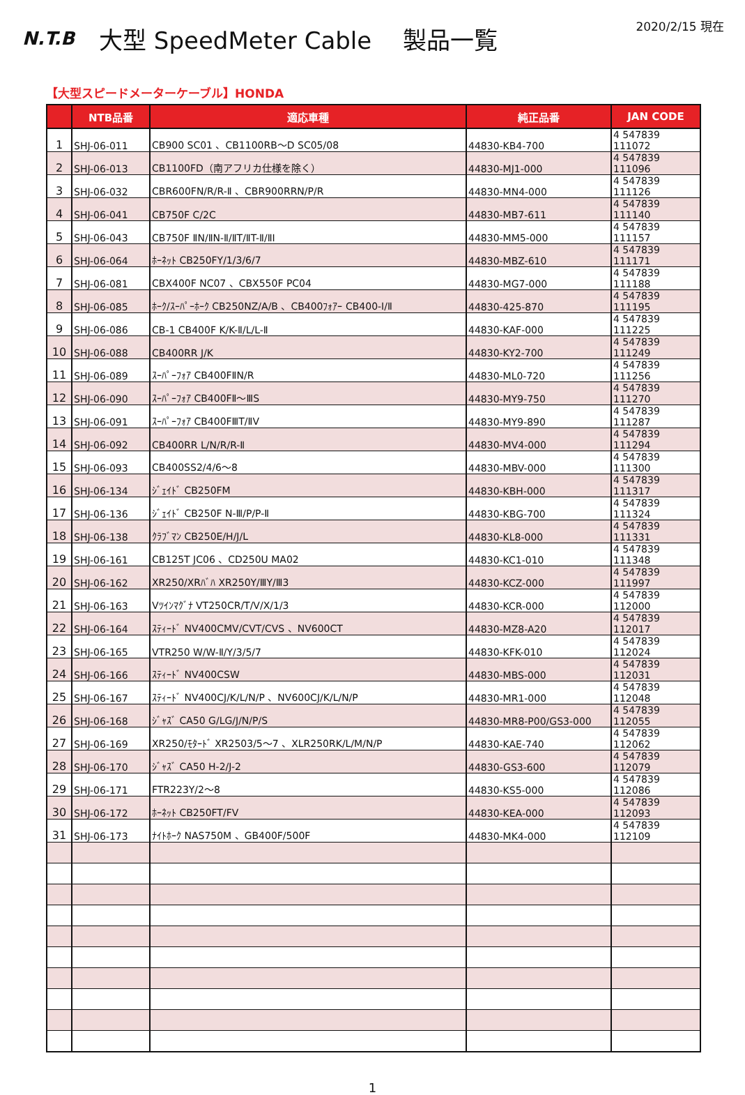N.T.B
大型 SpeedMeter Cable　 製品一覧
2020/2/15 現在
【大型スピードメーターケーブル】HONDA
| | NTB品番 | 適応車種 | 純正品番 | JAN CODE |
| --- | --- | --- | --- | --- |
| 1 | SHJ-06-011 | CB900 SC01 、CB1100RB～D SC05/08 | 44830-KB4-700 | 4 547839 111072 |
| 2 | SHJ-06-013 | CB1100FD（南アフリカ仕様を除く） | 44830-MJ1-000 | 4 547839 111096 |
| 3 | SHJ-06-032 | CBR600FN/R/R-Ⅱ 、CBR900RRN/P/R | 44830-MN4-000 | 4 547839 111126 |
| 4 | SHJ-06-041 | CB750F C/2C | 44830-MB7-611 | 4 547839 111140 |
| 5 | SHJ-06-043 | CB750F ⅡN/ⅡN-Ⅱ/ⅡT/ⅡT-Ⅱ/ⅡI | 44830-MM5-000 | 4 547839 111157 |
| 6 | SHJ-06-064 | ﾎｰﾈｯﾄ CB250FY/1/3/6/7 | 44830-MBZ-610 | 4 547839 111171 |
| 7 | SHJ-06-081 | CBX400F NC07 、CBX550F PC04 | 44830-MG7-000 | 4 547839 111188 |
| 8 | SHJ-06-085 | ﾎｰｸ/ｽｰﾊﾟｰﾎｰｸ CB250NZ/A/B 、CB400ﾌｫｱｰ CB400-Ⅰ/Ⅱ | 44830-425-870 | 4 547839 111195 |
| 9 | SHJ-06-086 | CB-1 CB400F K/K-Ⅱ/L/L-Ⅱ | 44830-KAF-000 | 4 547839 111225 |
| 10 | SHJ-06-088 | CB400RR J/K | 44830-KY2-700 | 4 547839 111249 |
| 11 | SHJ-06-089 | ｽｰﾊﾟｰﾌｫｱ CB400FⅡN/R | 44830-ML0-720 | 4 547839 111256 |
| 12 | SHJ-06-090 | ｽｰﾊﾟｰﾌｫｱ CB400FⅡ～ⅢS | 44830-MY9-750 | 4 547839 111270 |
| 13 | SHJ-06-091 | ｽｰﾊﾟｰﾌｫｱ CB400FⅢT/ⅡV | 44830-MY9-890 | 4 547839 111287 |
| 14 | SHJ-06-092 | CB400RR L/N/R/R-Ⅱ | 44830-MV4-000 | 4 547839 111294 |
| 15 | SHJ-06-093 | CB400SS2/4/6～8 | 44830-MBV-000 | 4 547839 111300 |
| 16 | SHJ-06-134 | ｼﾞｪｲﾄﾞ CB250FM | 44830-KBH-000 | 4 547839 111317 |
| 17 | SHJ-06-136 | ｼﾞｪｲﾄﾞ CB250F N-Ⅲ/P/P-Ⅱ | 44830-KBG-700 | 4 547839 111324 |
| 18 | SHJ-06-138 | ｸﾗﾌﾞﾏﾝ CB250E/H/J/L | 44830-KL8-000 | 4 547839 111331 |
| 19 | SHJ-06-161 | CB125T JC06 、CD250U MA02 | 44830-KC1-010 | 4 547839 111348 |
| 20 | SHJ-06-162 | XR250/XRﾊﾞﾊ XR250Y/ⅢY/Ⅲ3 | 44830-KCZ-000 | 4 547839 111997 |
| 21 | SHJ-06-163 | Vﾂｲﾝﾏｸﾞﾅ VT250CR/T/V/X/1/3 | 44830-KCR-000 | 4 547839 112000 |
| 22 | SHJ-06-164 | ｽﾃｨｰﾄﾞ NV400CMV/CVT/CVS 、NV600CT | 44830-MZ8-A20 | 4 547839 112017 |
| 23 | SHJ-06-165 | VTR250 W/W-Ⅱ/Y/3/5/7 | 44830-KFK-010 | 4 547839 112024 |
| 24 | SHJ-06-166 | ｽﾃｨｰﾄﾞ NV400CSW | 44830-MBS-000 | 4 547839 112031 |
| 25 | SHJ-06-167 | ｽﾃｨｰﾄﾞ NV400CJ/K/L/N/P 、NV600CJ/K/L/N/P | 44830-MR1-000 | 4 547839 112048 |
| 26 | SHJ-06-168 | ｼﾞｬｽﾞ CA50 G/LG/J/N/P/S | 44830-MR8-P00/GS3-000 | 4 547839 112055 |
| 27 | SHJ-06-169 | XR250/ﾓﾀｰﾄﾞ XR2503/5～7 、XLR250RK/L/M/N/P | 44830-KAE-740 | 4 547839 112062 |
| 28 | SHJ-06-170 | ｼﾞｬｽﾞ CA50 H-2/J-2 | 44830-GS3-600 | 4 547839 112079 |
| 29 | SHJ-06-171 | FTR223Y/2～8 | 44830-KS5-000 | 4 547839 112086 |
| 30 | SHJ-06-172 | ﾎｰﾈｯﾄ CB250FT/FV | 44830-KEA-000 | 4 547839 112093 |
| 31 | SHJ-06-173 | ﾅｲﾄﾎｰｸ NAS750M 、GB400F/500F | 44830-MK4-000 | 4 547839 112109 |
1